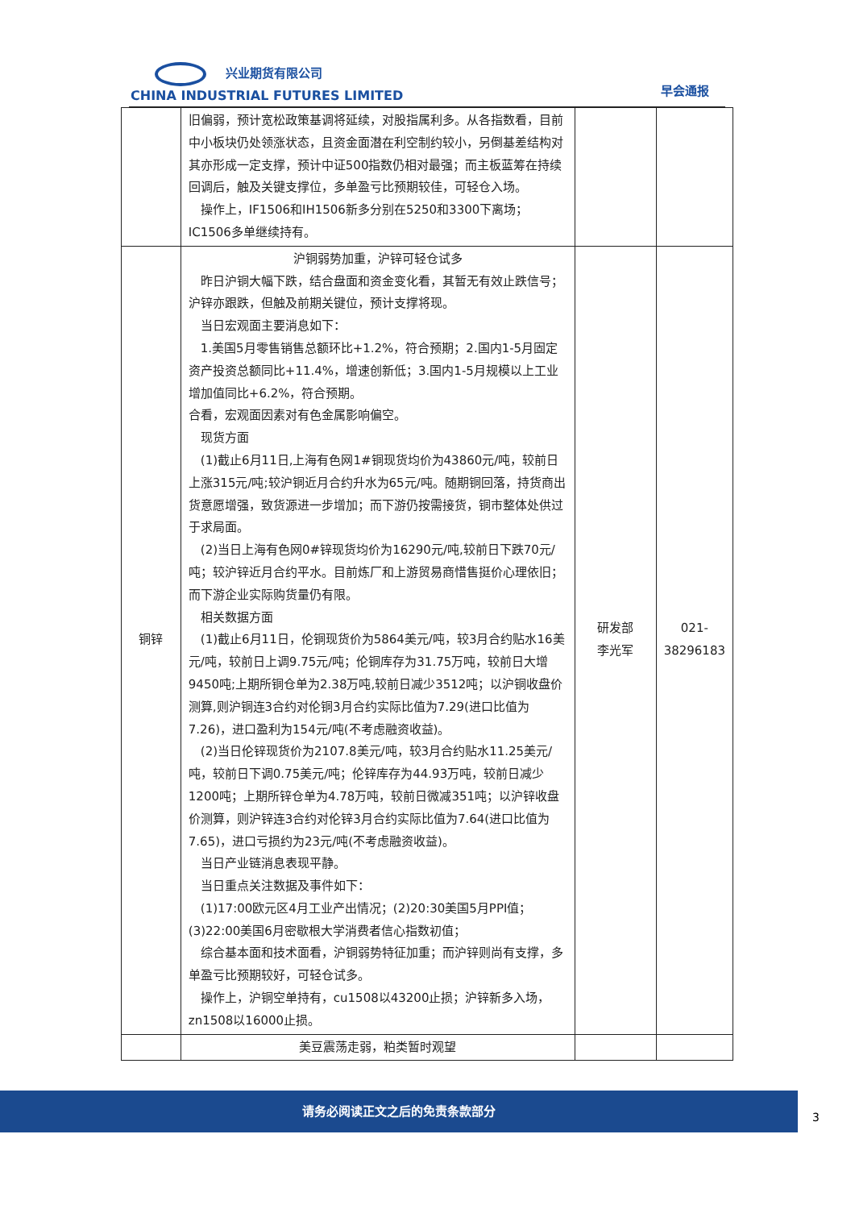兴业期货有限公司
CHINA INDUSTRIAL FUTURES LIMITED
早会通报
| | 旧偏弱，预计宽松政策基调将延续，对股指属利多。从各指数看，目前中小板块仍处领涨状态，且资金面潜在利空制约较小，另倒基差结构对其亦形成一定支撑，预计中证500指数仍相对最强；而主板蓝筹在持续回调后，触及关键支撑位，多单盈亏比预期较佳，可轻仓入场。 操作上，IF1506和IH1506新多分别在5250和3300下离场；IC1506多单继续持有。 | | |
| 铜锌 | 沪铜弱势加重，沪锌可轻仓试多 昨日沪铜大幅下跌，结合盘面和资金变化看，其暂无有效止跌信号；沪锌亦跟跌，但触及前期关键位，预计支撑将现。 当日宏观面主要消息如下： 1.美国5月零售销售总额环比+1.2%，符合预期；2.国内1-5月固定资产投资总额同比+11.4%，增速创新低；3.国内1-5月规模以上工业增加值同比+6.2%，符合预期。 合看，宏观面因素对有色金属影响偏空。 现货方面 (1)截止6月11日,上海有色网1#铜现货均价为43860元/吨，较前日上涨315元/吨;较沪铜近月合约升水为65元/吨。随期铜回落，持货商出货意愿增强，致货源进一步增加；而下游仍按需接货，铜市整体处供过于求局面。 (2)当日上海有色网0#锌现货均价为16290元/吨,较前日下跌70元/吨；较沪锌近月合约平水。目前炼厂和上游贸易商惜售挺价心理依旧；而下游企业实际购货量仍有限。 相关数据方面 (1)截止6月11日，伦铜现货价为5864美元/吨，较3月合约贴水16美元/吨，较前日上调9.75元/吨；伦铜库存为31.75万吨，较前日大增9450吨;上期所铜仓单为2.38万吨,较前日减少3512吨；以沪铜收盘价测算,则沪铜连3合约对伦铜3月合约实际比值为7.29(进口比值为7.26)，进口盈利为154元/吨(不考虑融资收益)。 (2)当日伦锌现货价为2107.8美元/吨，较3月合约贴水11.25美元/吨，较前日下调0.75美元/吨；伦锌库存为44.93万吨，较前日减少1200吨；上期所锌仓单为4.78万吨，较前日微减351吨；以沪锌收盘价测算，则沪锌连3合约对伦锌3月合约实际比值为7.64(进口比值为7.65)，进口亏损约为23元/吨(不考虑融资收益)。 当日产业链消息表现平静。 当日重点关注数据及事件如下： (1)17:00欧元区4月工业产出情况；(2)20:30美国5月PPI值；(3)22:00美国6月密歇根大学消费者信心指数初值； 综合基本面和技术面看，沪铜弱势特征加重；而沪锌则尚有支撑，多单盈亏比预期较好，可轻仓试多。 操作上，沪铜空单持有，cu1508以43200止损；沪锌新多入场，zn1508以16000止损。 | 研发部 李光军 | 021- 38296183 |
| | 美豆震荡走弱，粕类暂时观望 | | |
请务必阅读正文之后的免责条款部分
3